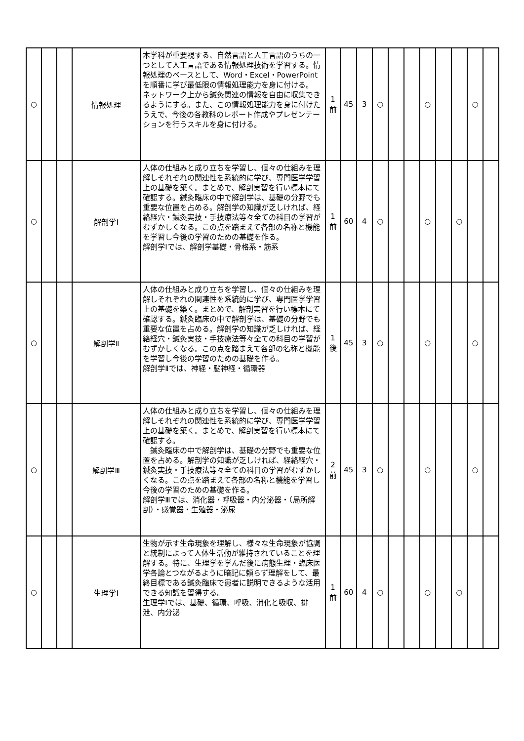| ○ | | | 情報処理 | 本学科が重要視する、自然言語と人工言語のうちの一つとして人工言語である情報処理技術を学習する。情報処理のベースとして、Word・Excel・PowerPointを順番に学び最低限の情報処理能力を身に付ける。 ネットワーク上から鍼灸関連の情報を自由に収集できるようにする。また、この情報処理能力を身に付けたうえで、今後の各教科のレポート作成やプレゼンテーションを行うスキルを身に付ける。 | 1 前 | 45 | 3 | ○ | | | ○ | | | ○ | |
| ○ | | | 解剖学Ⅰ | 人体の仕組みと成り立ちを学習し、個々の仕組みを理解しそれぞれの関連性を系統的に学び、専門医学学習上の基礎を築く。まとめで、解剖実習を行い標本にて確認する。鍼灸臨床の中で解剖学は、基礎の分野でも重要な位置を占める。解剖学の知識が乏しければ、経絡経穴・鍼灸実技・手技療法等々全ての科目の学習がむずかしくなる。この点を踏まえて各部の名称と機能を学習し今後の学習のための基礎を作る。 解剖学Ⅰでは、解剖学基礎・骨格系・筋系 | 1 前 | 60 | 4 | ○ | | | ○ | | ○ | | |
| ○ | | | 解剖学Ⅱ | 人体の仕組みと成り立ちを学習し、個々の仕組みを理解しそれぞれの関連性を系統的に学び、専門医学学習上の基礎を築く。まとめで、解剖実習を行い標本にて確認する。鍼灸臨床の中で解剖学は、基礎の分野でも重要な位置を占める。解剖学の知識が乏しければ、経絡経穴・鍼灸実技・手技療法等々全ての科目の学習がむずかしくなる。この点を踏まえて各部の名称と機能を学習し今後の学習のための基礎を作る。 解剖学Ⅱでは、神経・脳神経・循環器 | 1 後 | 45 | 3 | ○ | | | ○ | | | ○ | |
| ○ | | | 解剖学Ⅲ | 人体の仕組みと成り立ちを学習し、個々の仕組みを理解しそれぞれの関連性を系統的に学び、専門医学学習上の基礎を築く。まとめで、解剖実習を行い標本にて確認する。 鍼灸臨床の中で解剖学は、基礎の分野でも重要な位置を占める。解剖学の知識が乏しければ、経絡経穴・鍼灸実技・手技療法等々全ての科目の学習がむずかしくなる。この点を踏まえて各部の名称と機能を学習し今後の学習のための基礎を作る。 解剖学Ⅲでは、消化器・呼吸器・内分泌器・（局所解剖）・感覚器・生殖器・泌尿 | 2 前 | 45 | 3 | ○ | | | ○ | | | ○ | |
| ○ | | | 生理学Ⅰ | 生物が示す生命現象を理解し、様々な生命現象が協調と統制によって人体生活動が維持されていることを理解する。特に、生理学を学んだ後に病態生理・臨床医学各論とつながるように暗記に頼らず理解をして、最終目標である鍼灸臨床で患者に説明できるような活用できる知識を習得する。 生理学Ⅰでは、基礎、循環、呼吸、消化と吸収、排泄、内分泌 | 1 前 | 60 | 4 | ○ | | | ○ | | ○ | | |